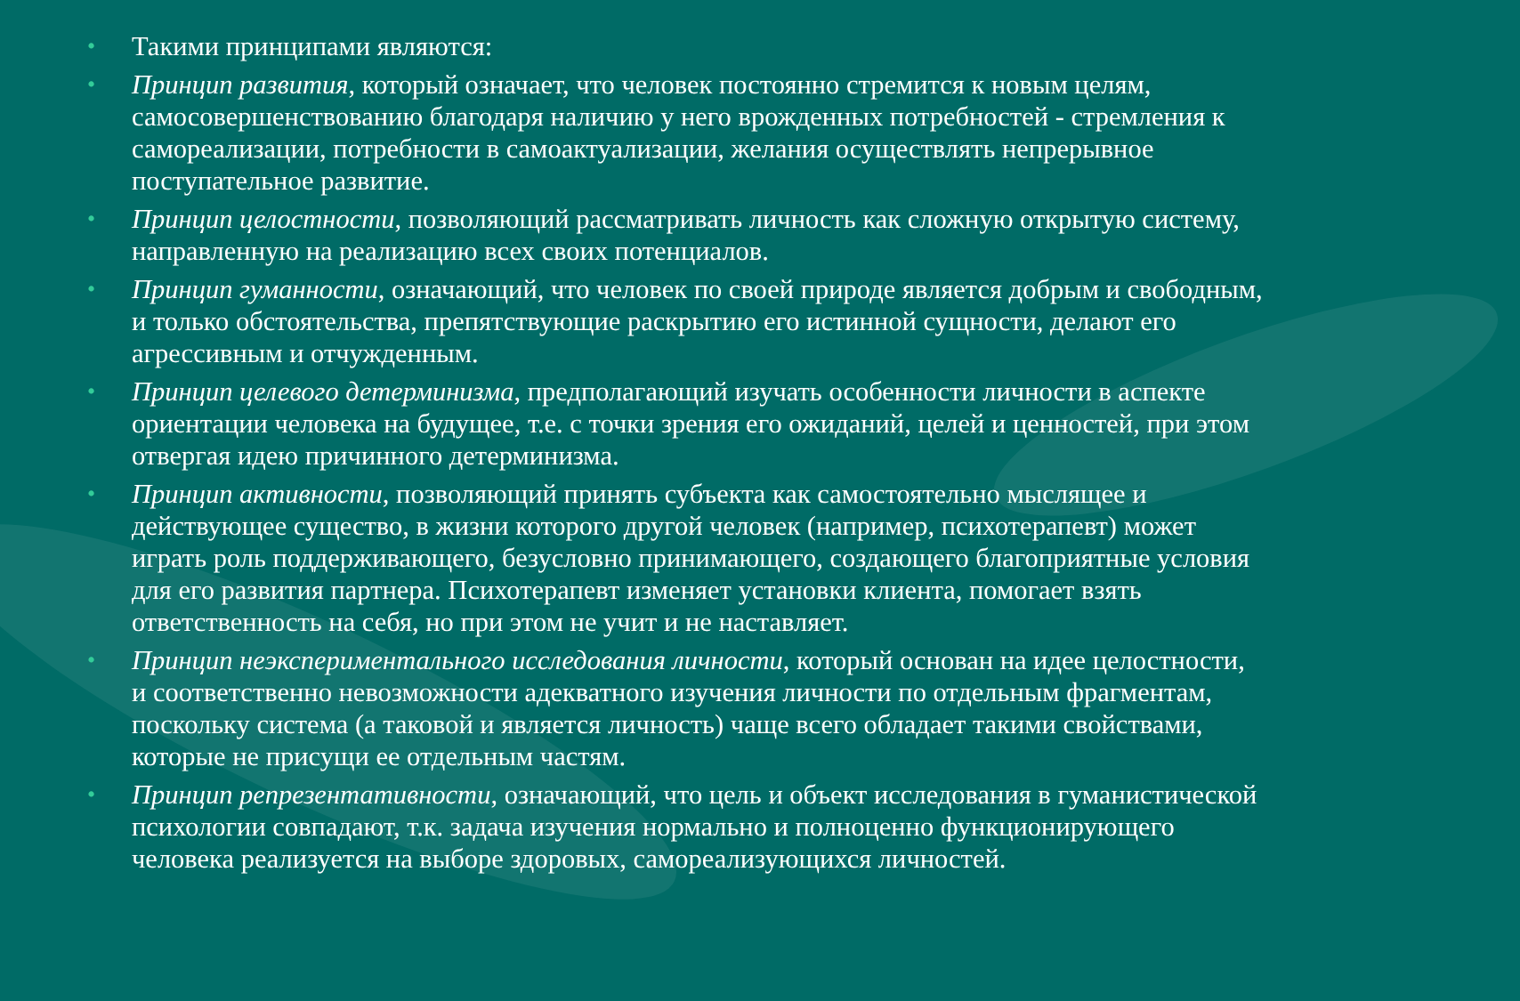• Такими принципами являются:
• Принцип развития, который означает, что человек постоянно стремится к новым целям, самосовершенствованию благодаря наличию у него врожденных потребностей - стремления к самореализации, потребности в самоактуализации, желания осуществлять непрерывное поступательное развитие.
• Принцип целостности, позволяющий рассматривать личность как сложную открытую систему, направленную на реализацию всех своих потенциалов.
• Принцип гуманности, означающий, что человек по своей природе является добрым и свободным, и только обстоятельства, препятствующие раскрытию его истинной сущности, делают его агрессивным и отчужденным.
• Принцип целевого детерминизма, предполагающий изучать особенности личности в аспекте ориентации человека на будущее, т.е. с точки зрения его ожиданий, целей и ценностей, при этом отвергая идею причинного детерминизма.
• Принцип активности, позволяющий принять субъекта как самостоятельно мыслящее и действующее существо, в жизни которого другой человек (например, психотерапевт) может играть роль поддерживающего, безусловно принимающего, создающего благоприятные условия для его развития партнера. Психотерапевт изменяет установки клиента, помогает взять ответственность на себя, но при этом не учит и не наставляет.
• Принцип неэкспериментального исследования личности, который основан на идее целостности, и соответственно невозможности адекватного изучения личности по отдельным фрагментам, поскольку система (а таковой и является личность) чаще всего обладает такими свойствами, которые не присущи ее отдельным частям.
• Принцип репрезентативности, означающий, что цель и объект исследования в гуманистической психологии совпадают, т.к. задача изучения нормально и полноценно функционирующего человека реализуется на выборе здоровых, самореализующихся личностей.